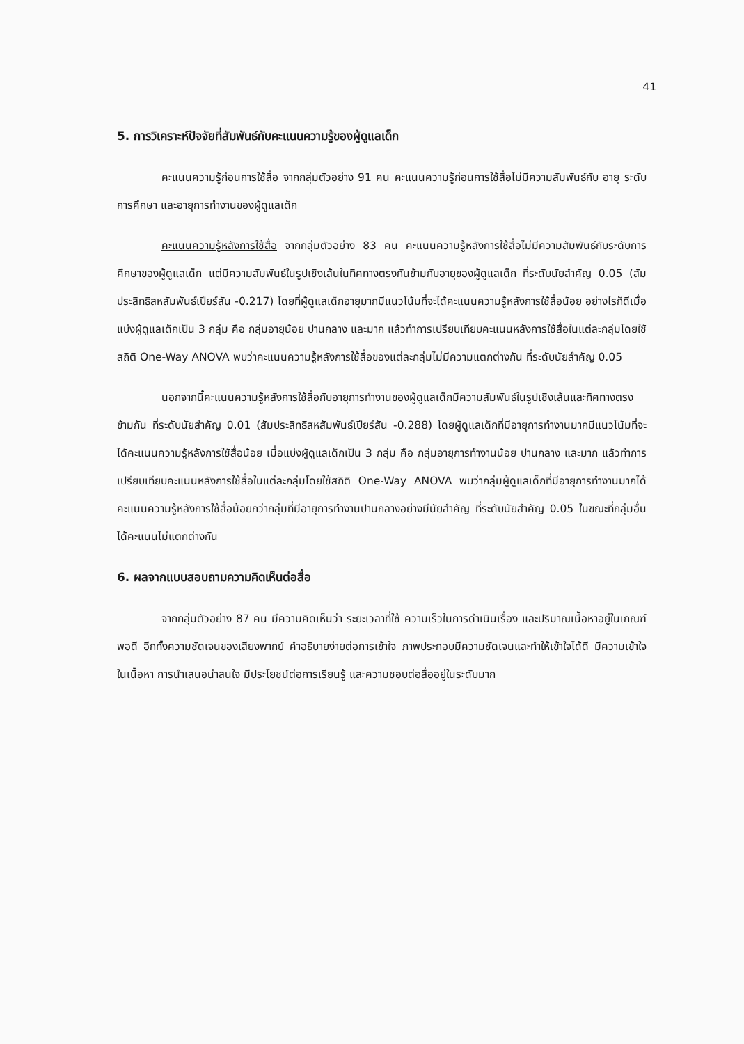41
5. การวิเคราะห์ปัจจัยที่สัมพันธ์กับคะแนนความรู้ของผู้ดูแลเด็ก
คะแนนความรู้ก่อนการใช้สื่อ จากกลุ่มตัวอย่าง 91 คน คะแนนความรู้ก่อนการใช้สื่อไม่มีความสัมพันธ์กับ อายุ ระดับการศึกษา และอายุการทำงานของผู้ดูแลเด็ก
คะแนนความรู้หลังการใช้สื่อ จากกลุ่มตัวอย่าง 83 คน คะแนนความรู้หลังการใช้สื่อไม่มีความสัมพันธ์กับระดับการศึกษาของผู้ดูแลเด็ก แต่มีความสัมพันธ์ในรูปเชิงเส้นในทิศทางตรงกันข้ามกับอายุของผู้ดูแลเด็ก ที่ระดับนัยสำคัญ 0.05 (สัมประสิทธิสหสัมพันธ์เปียร์สัน -0.217) โดยที่ผู้ดูแลเด็กอายุมากมีแนวโน้มที่จะได้คะแนนความรู้หลังการใช้สื่อน้อย อย่างไรก็ดีเมื่อแบ่งผู้ดูแลเด็กเป็น 3 กลุ่ม คือ กลุ่มอายุน้อย ปานกลาง และมาก แล้วทำการเปรียบเทียบคะแนนหลังการใช้สื่อในแต่ละกลุ่มโดยใช้สถิติ One-Way ANOVA พบว่าคะแนนความรู้หลังการใช้สื่อของแต่ละกลุ่มไม่มีความแตกต่างกัน ที่ระดับนัยสำคัญ 0.05
นอกจากนี้คะแนนความรู้หลังการใช้สื่อกับอายุการทำงานของผู้ดูแลเด็กมีความสัมพันธ์ในรูปเชิงเส้นและทิศทางตรงข้ามกัน ที่ระดับนัยสำคัญ 0.01 (สัมประสิทธิสหสัมพันธ์เปียร์สัน -0.288) โดยผู้ดูแลเด็กที่มีอายุการทำงานมากมีแนวโน้มที่จะได้คะแนนความรู้หลังการใช้สื่อน้อย เมื่อแบ่งผู้ดูแลเด็กเป็น 3 กลุ่ม คือ กลุ่มอายุการทำงานน้อย ปานกลาง และมาก แล้วทำการเปรียบเทียบคะแนนหลังการใช้สื่อในแต่ละกลุ่มโดยใช้สถิติ One-Way ANOVA พบว่ากลุ่มผู้ดูแลเด็กที่มีอายุการทำงานมากได้คะแนนความรู้หลังการใช้สื่อน้อยกว่ากลุ่มที่มีอายุการทำงานปานกลางอย่างมีนัยสำคัญ ที่ระดับนัยสำคัญ 0.05 ในขณะที่กลุ่มอื่นได้คะแนนไม่แตกต่างกัน
6. ผลจากแบบสอบถามความคิดเห็นต่อสื่อ
จากกลุ่มตัวอย่าง 87 คน มีความคิดเห็นว่า ระยะเวลาที่ใช้ ความเร็วในการดำเนินเรื่อง และปริมาณเนื้อหาอยู่ในเกณฑ์พอดี อีกทั้งความชัดเจนของเสียงพากย์ คำอธิบายง่ายต่อการเข้าใจ ภาพประกอบมีความชัดเจนและทำให้เข้าใจได้ดี มีความเข้าใจในเนื้อหา การนำเสนอน่าสนใจ มีประโยชน์ต่อการเรียนรู้ และความชอบต่อสื่ออยู่ในระดับมาก